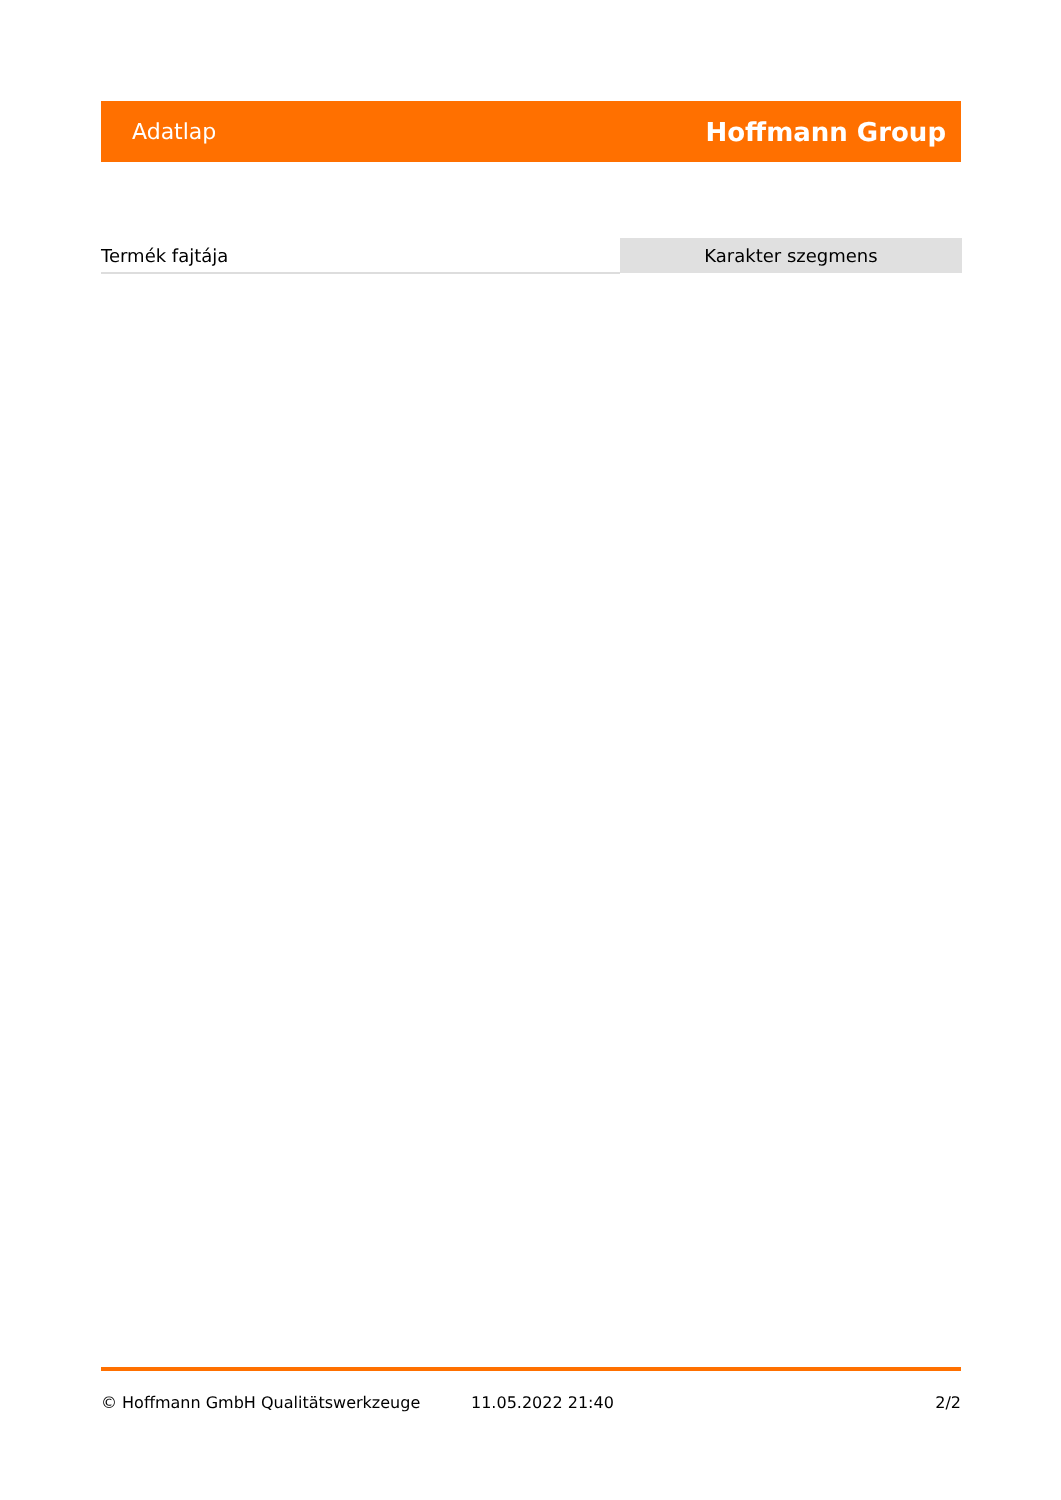Adatlap Hoffmann Group
| Termék fajtája | Karakter szegmens |
© Hoffmann GmbH Qualitätswerkzeuge 11.05.2022 21:40 2/2